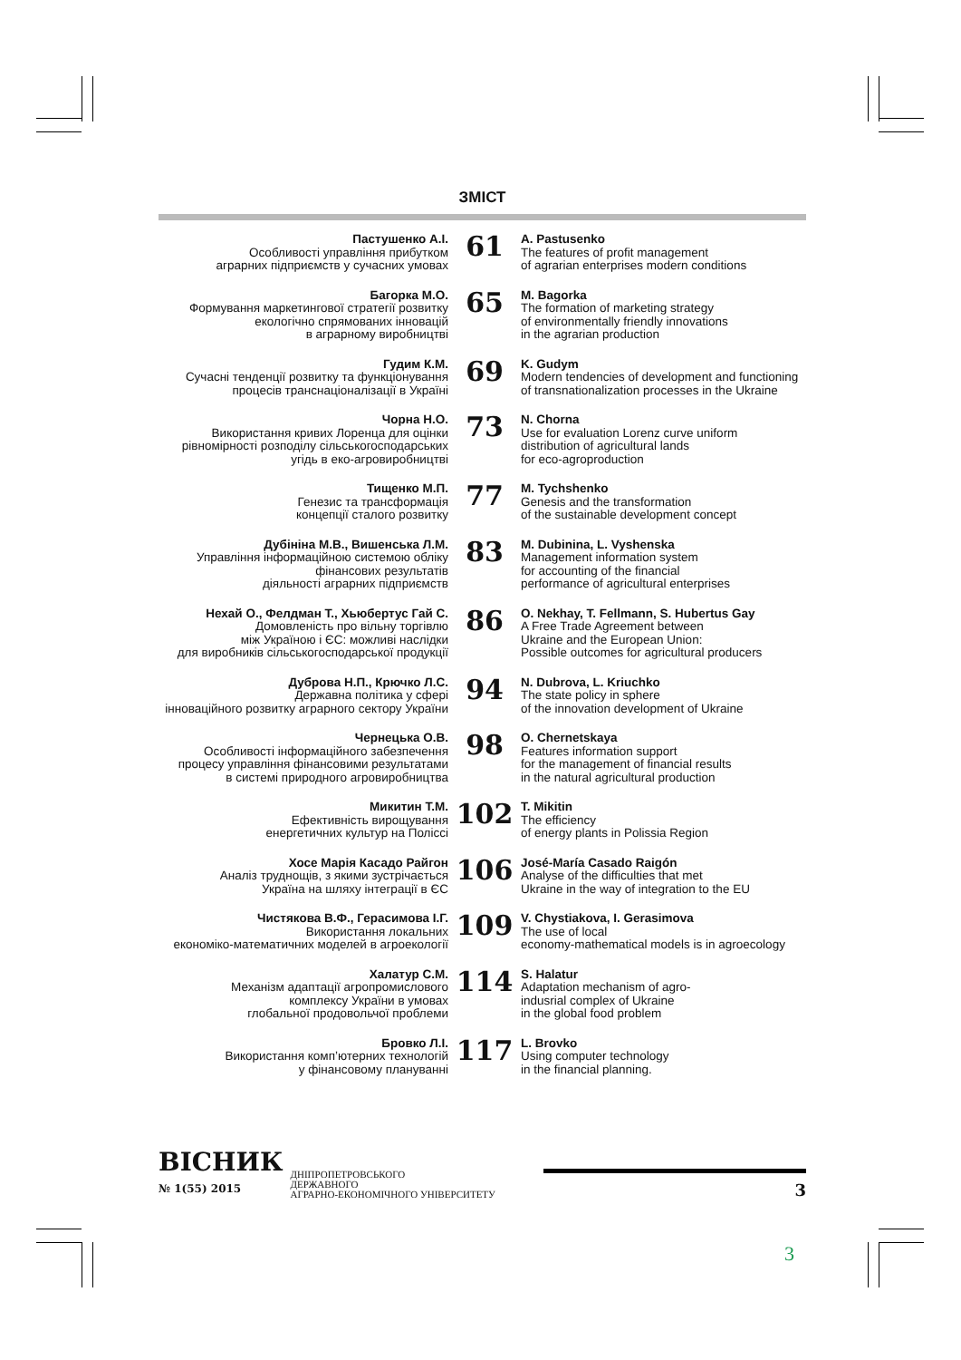ЗМІСТ
Пастушенко А.І.
Особливості управління прибутком
аграрних підприємств у сучасних умовах
61
A. Pastusenko
The features of profit management
of agrarian enterprises modern conditions
Багорка М.О.
Формування маркетингової стратегії розвитку
екологічно спрямованих інновацій
в аграрному виробництві
65
M. Bagorka
The formation of marketing strategy
of environmentally friendly innovations
in the agrarian production
Гудим К.М.
Сучасні тенденції розвитку та функціонування
процесів транснаціоналізації в Україні
69
K. Gudym
Modern tendencies of development and functioning
of transnationalization processes in the Ukraine
Чорна Н.О.
Використання кривих Лоренца для оцінки
рівномірності розподілу сільськогосподарських
угідь в еко-агровиробництві
73
N. Chorna
Use for evaluation Lorenz curve uniform
distribution of agricultural lands
for eco-agroproduction
Тищенко М.П.
Генезис та трансформація
концепції сталого розвитку
77
M. Tychshenko
Genesis and the transformation
of the sustainable development concept
Дубініна М.В., Вишенська Л.М.
Управління інформаційною системою обліку
фінансових результатів
діяльності аграрних підприємств
83
M. Dubinina, L. Vyshenska
Management information system
for accounting of the financial
performance of agricultural enterprises
Нехай О., Фелдман Т., Хьюбертус Гай С.
Домовленість про вільну торгівлю
між Україною і ЄС: можливі наслідки
для виробників сільськогосподарської продукції
86
O. Nekhay, T. Fellmann, S. Hubertus Gay
A Free Trade Agreement between
Ukraine and the European Union:
Possible outcomes for agricultural producers
Дуброва Н.П., Крючко Л.С.
Державна політика у сфері
інноваційного розвитку аграрного сектору України
94
N. Dubrova, L. Kriuchko
The state policy in sphere
of the innovation development of Ukraine
Чернецька О.В.
Особливості інформаційного забезпечення
процесу управління фінансовими результатами
в системі природного агровиробництва
98
O. Chernetskaya
Features information support
for the management of financial results
in the natural agricultural production
Микитин Т.М.
Ефективність вирощування
енергетичних культур на Поліссі
102
T. Mikitin
The efficiency
of energy plants in Polissia Region
Хосе Марія Касадо Райгон
Аналіз труднощів, з якими зустрічається
Україна на шляху інтеграції в ЄС
106
José-María Casado Raigón
Analyse of the difficulties that met
Ukraine in the way of integration to the EU
Чистякова В.Ф., Герасимова І.Г.
Використання локальних
економіко-математичних моделей в агроекології
109
V. Chystiakova, I. Gerasimova
The use of local
economy-mathematical models is in agroecology
Халатур С.М.
Механізм адаптації агропромислового
комплексу України в умовах
глобальної продовольчої проблеми
114
S. Halatur
Adaptation mechanism of agro-
indusrial complex of Ukraine
in the global food problem
Бровко Л.І.
Використання комп’ютерних технологій
у фінансовому плануванні
117
L. Brovko
Using computer technology
in the financial planning.
ВІСНИК
№ 1(55) 2015
ДНІПРОПЕТРОВСЬКОГО
ДЕРЖАВНОГО
АГРАРНО-ЕКОНОМІЧНОГО УНІВЕРСИТЕТУ
3
3